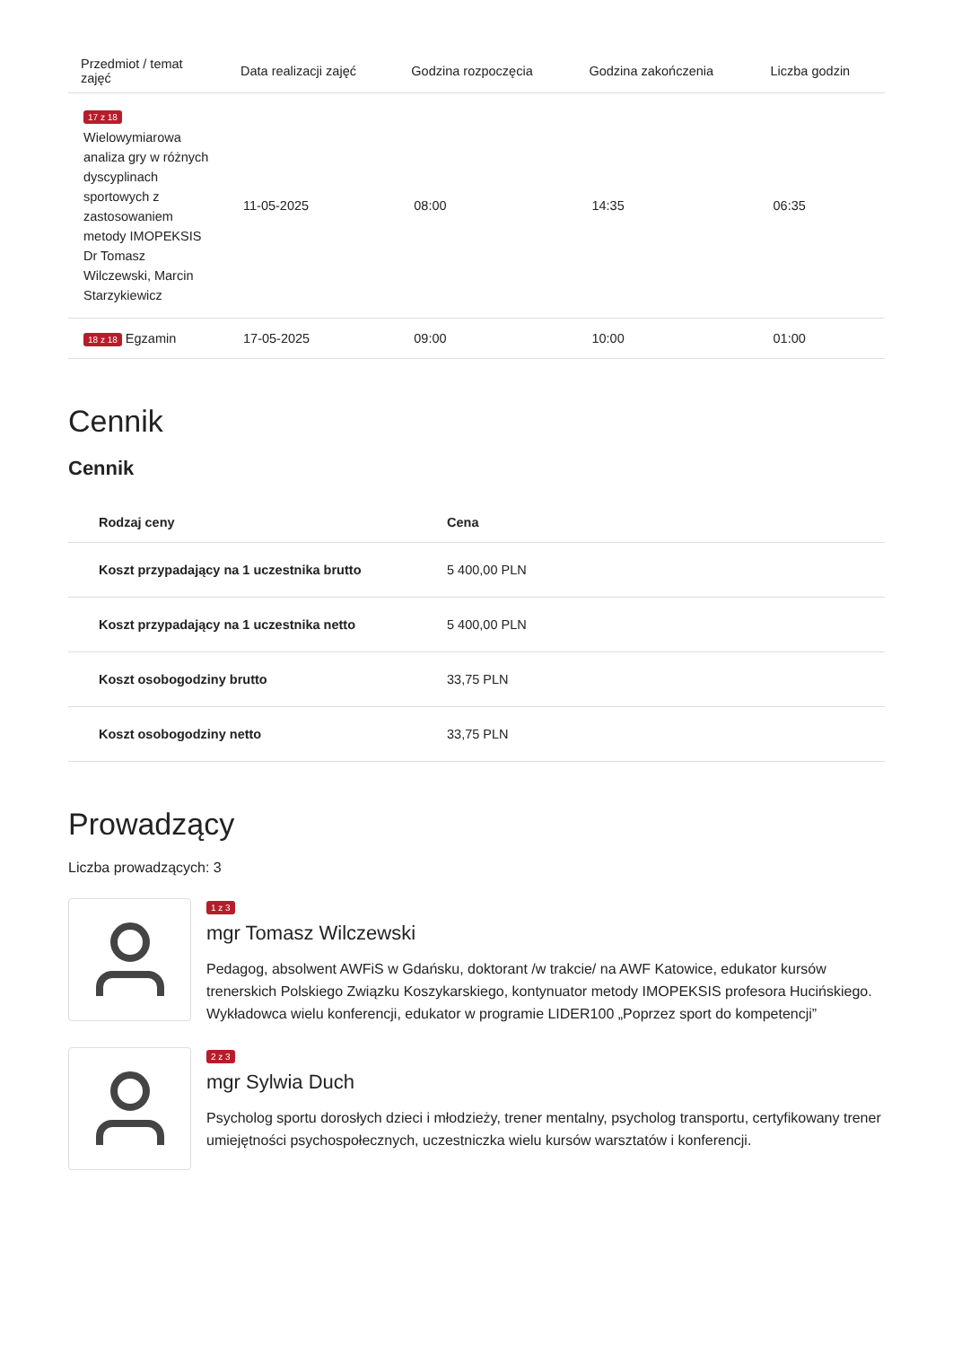| Przedmiot / temat zajęć | Data realizacji zajęć | Godzina rozpoczęcia | Godzina zakończenia | Liczba godzin |
| --- | --- | --- | --- | --- |
| 17 z 18 Wielowymiarowa analiza gry w różnych dyscyplinach sportowych z zastosowaniem metody IMOPEKSIS Dr Tomasz Wilczewski, Marcin Starzykiewicz | 11-05-2025 | 08:00 | 14:35 | 06:35 |
| 18 z 18 Egzamin | 17-05-2025 | 09:00 | 10:00 | 01:00 |
Cennik
Cennik
| Rodzaj ceny | Cena |
| --- | --- |
| Koszt przypadający na 1 uczestnika brutto | 5 400,00 PLN |
| Koszt przypadający na 1 uczestnika netto | 5 400,00 PLN |
| Koszt osobogodziny brutto | 33,75 PLN |
| Koszt osobogodziny netto | 33,75 PLN |
Prowadzący
Liczba prowadzących: 3
1 z 3
mgr Tomasz Wilczewski
Pedagog, absolwent AWFiS w Gdańsku, doktorant /w trakcie/ na AWF Katowice, edukator kursów trenerskich Polskiego Związku Koszykarskiego, kontynuator metody IMOPEKSIS profesora Hucińskiego. Wykładowca wielu konferencji, edukator w programie LIDER100 „Poprzez sport do kompetencji”
2 z 3
mgr Sylwia Duch
Psycholog sportu dorosłych dzieci i młodzieży, trener mentalny, psycholog transportu, certyfikowany trener umiejętności psychospołecznych, uczestniczka wielu kursów warsztatów i konferencji.